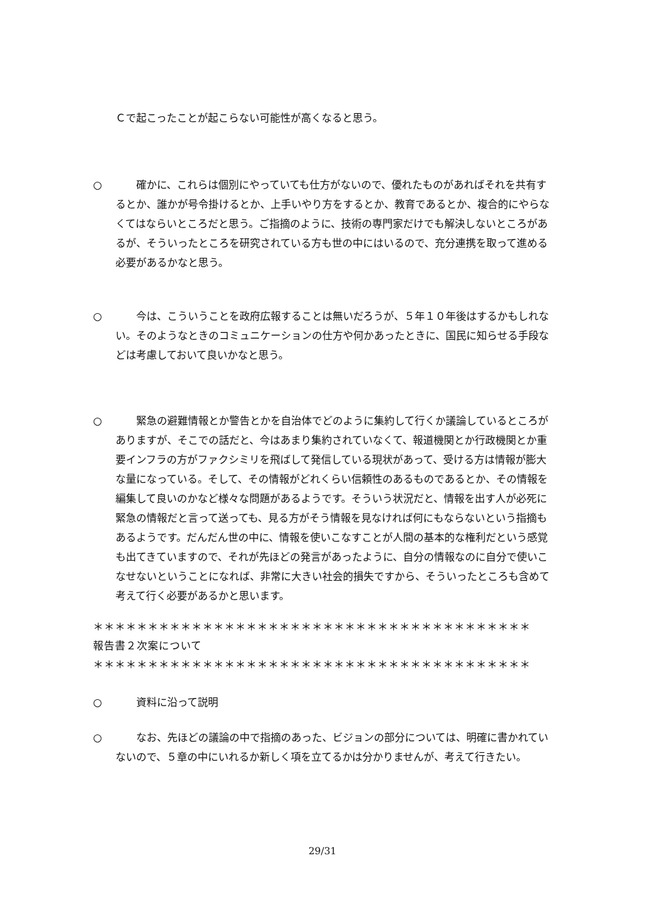Ｃで起こったことが起こらない可能性が高くなると思う。
○ 　　確かに、これらは個別にやっていても仕方がないので、優れたものがあればそれを共有するとか、誰かが号令掛けるとか、上手いやり方をするとか、教育であるとか、複合的にやらなくてはならいところだと思う。ご指摘のように、技術の専門家だけでも解決しないところがあるが、そういったところを研究されている方も世の中にはいるので、充分連携を取って進める必要があるかなと思う。
○ 　　今は、こういうことを政府広報することは無いだろうが、５年１０年後はするかもしれない。そのようなときのコミュニケーションの仕方や何かあったときに、国民に知らせる手段などは考慮しておいて良いかなと思う。
○ 　　緊急の避難情報とか警告とかを自治体でどのように集約して行くか議論しているところがありますが、そこでの話だと、今はあまり集約されていなくて、報道機関とか行政機関とか重要インフラの方がファクシミリを飛ばして発信している現状があって、受ける方は情報が膨大な量になっている。そして、その情報がどれくらい信頼性のあるものであるとか、その情報を編集して良いのかなど様々な問題があるようです。そういう状況だと、情報を出す人が必死に緊急の情報だと言って送っても、見る方がそう情報を見なければ何にもならないという指摘もあるようです。だんだん世の中に、情報を使いこなすことが人間の基本的な権利だという感覚も出てきていますので、それが先ほどの発言があったように、自分の情報なのに自分で使いこなせないということになれば、非常に大きい社会的損失ですから、そういったところも含めて考えて行く必要があるかと思います。
＊＊＊＊＊＊＊＊＊＊＊＊＊＊＊＊＊＊＊＊＊＊＊＊＊＊＊＊＊＊＊＊＊＊＊＊＊＊＊＊
報告書２次案について
＊＊＊＊＊＊＊＊＊＊＊＊＊＊＊＊＊＊＊＊＊＊＊＊＊＊＊＊＊＊＊＊＊＊＊＊＊＊＊＊
○ 　　資料に沿って説明
○ 　　なお、先ほどの議論の中で指摘のあった、ビジョンの部分については、明確に書かれていないので、５章の中にいれるか新しく項を立てるかは分かりませんが、考えて行きたい。
29/31